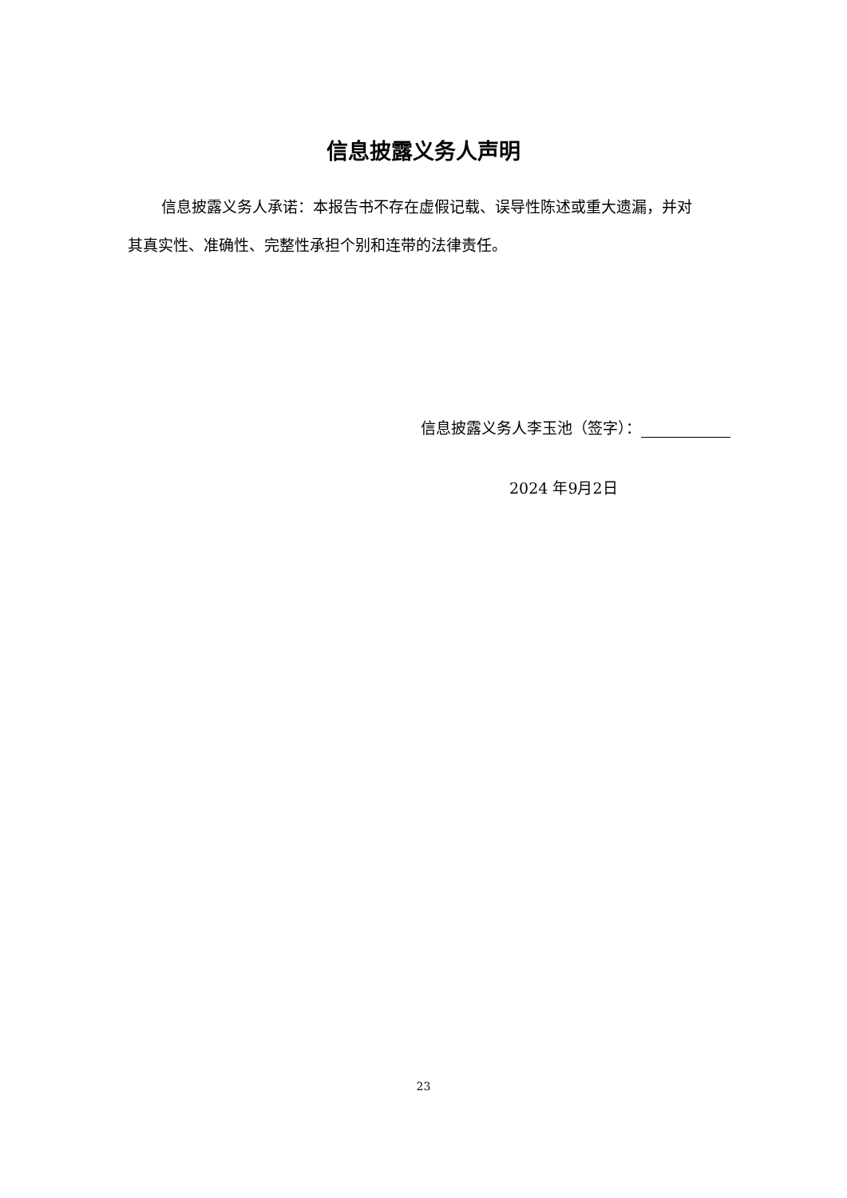信息披露义务人声明
信息披露义务人承诺：本报告书不存在虚假记载、误导性陈述或重大遗漏，并对其真实性、准确性、完整性承担个别和连带的法律责任。
信息披露义务人李玉池（签字）：
2024 年9月2日
23